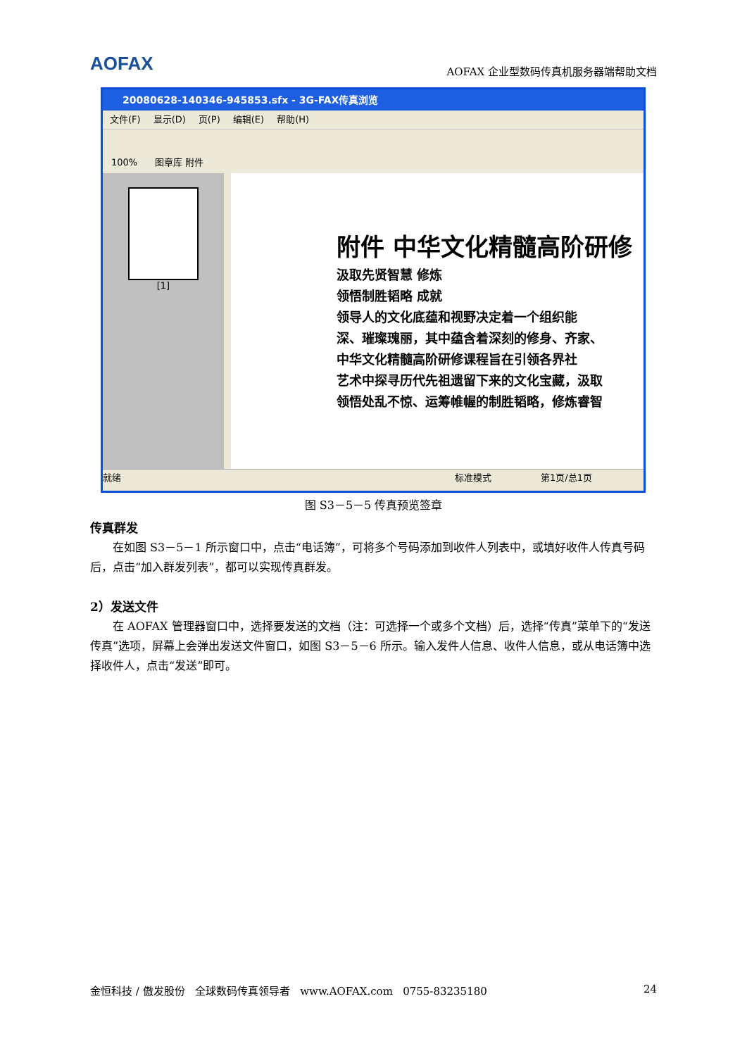AOFAX
AOFAX 企业型数码传真机服务器端帮助文档
20080628-140346-945853.sfx - 3G-FAX传真浏览
文件(F) 显示(D) 页(P) 编辑(E) 帮助(H)
100% 图章库 附件
[1]
附件 中华文化精髓高阶研修
汲取先贤智慧 修炼
领悟制胜韬略 成就
领导人的文化底蕴和视野决定着一个组织能
深、璀璨瑰丽，其中蕴含着深刻的修身、齐家、
中华文化精髓高阶研修课程旨在引领各界社
艺术中探寻历代先祖遗留下来的文化宝藏，汲取
领悟处乱不惊、运筹帷幄的制胜韬略，修炼睿智
就绪 标准模式 第1页/总1页
图 S3－5－5 传真预览签章
传真群发
在如图 S3－5－1 所示窗口中，点击“电话簿”，可将多个号码添加到收件人列表中，或填好收件人传真号码后，点击“加入群发列表”，都可以实现传真群发。
2）发送文件
在 AOFAX 管理器窗口中，选择要发送的文档（注：可选择一个或多个文档）后，选择“传真”菜单下的“发送传真”选项，屏幕上会弹出发送文件窗口，如图 S3－5－6 所示。输入发件人信息、收件人信息，或从电话簿中选择收件人，点击“发送”即可。
金恒科技 / 傲发股份 全球数码传真领导者 www.AOFAX.com 0755-83235180 24